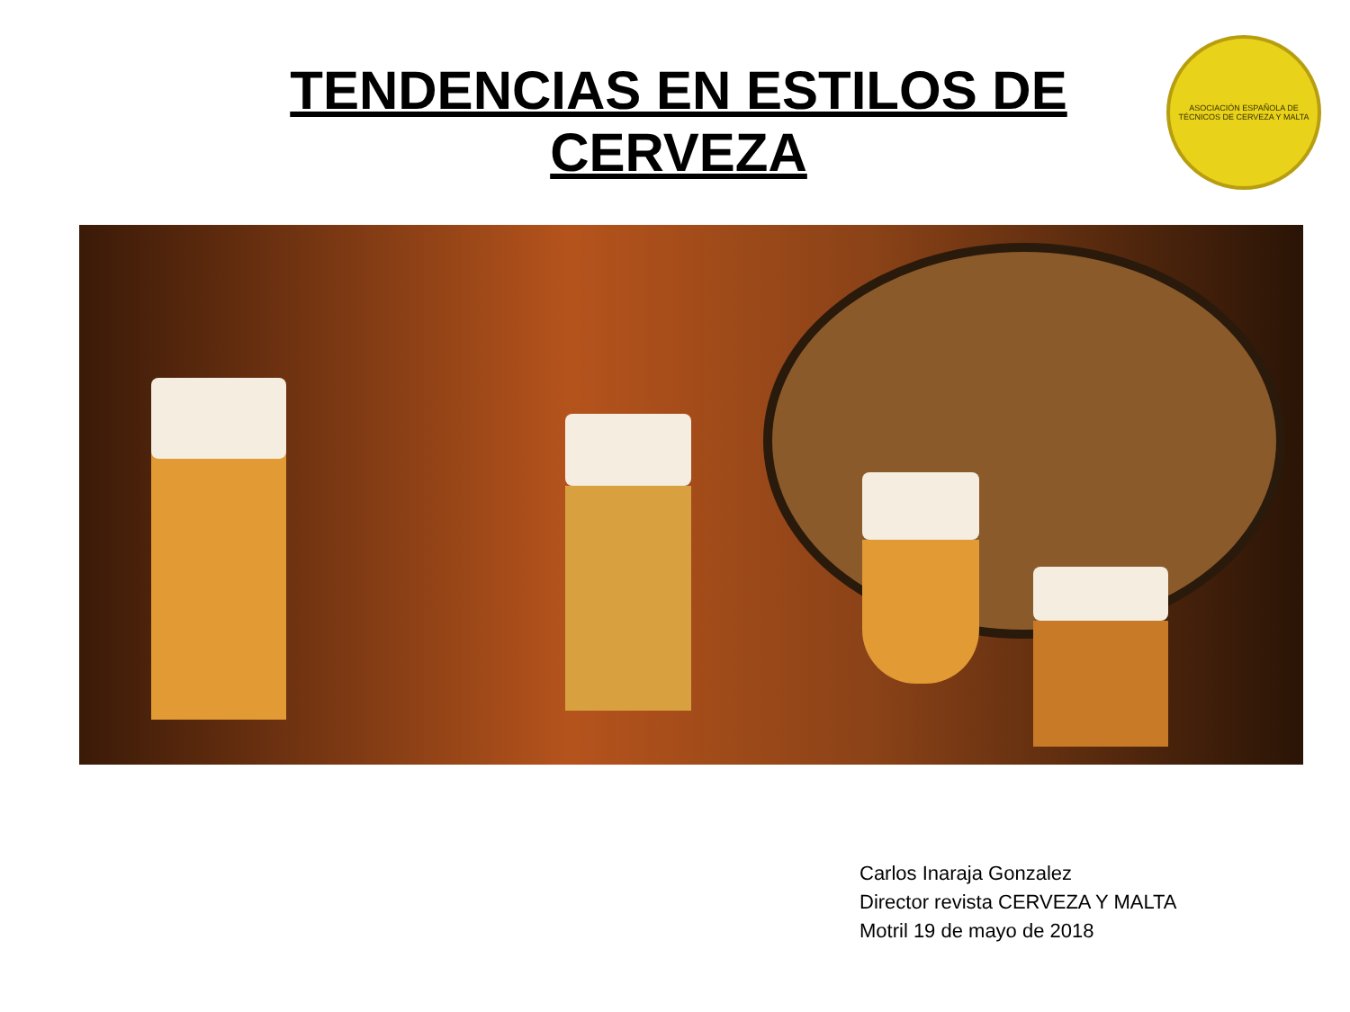TENDENCIAS EN ESTILOS DE CERVEZA
ASOCIACIÓN ESPAÑOLA DE TÉCNICOS DE CERVEZA Y MALTA
Carlos Inaraja Gonzalez
Director revista CERVEZA Y MALTA
Motril 19 de mayo de 2018